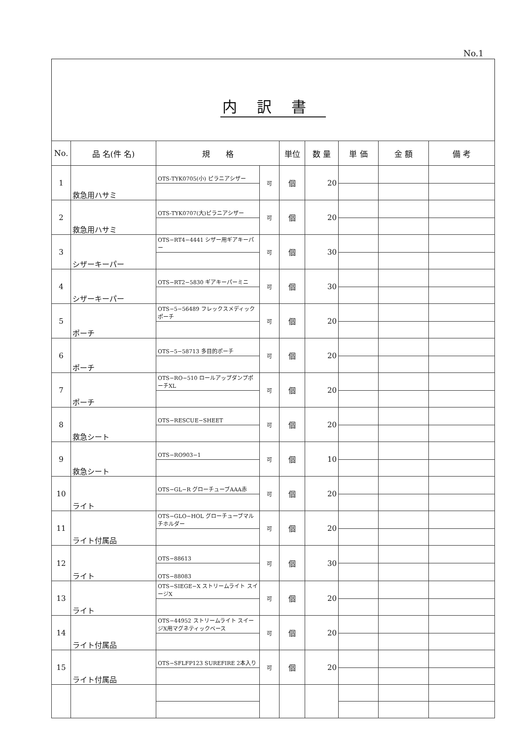No.1
内訳書
| No. | 品 名(件 名) | 規 格 | | 単位 | 数 量 | 単 価 | 金 額 | 備 考 |
| --- | --- | --- | --- | --- | --- | --- | --- | --- |
| 1 | 救急用ハサミ | OTS-TYK0705(小) ピラニアシザー | 可 | 個 | 20 | | | |
| 2 | 救急用ハサミ | OTS-TYK0707(大)ピラニアシザー | 可 | 個 | 20 | | | |
| 3 | シザーキーパー | OTS−RT4−4441 シザー用ギアキーパー | 可 | 個 | 30 | | | |
| 4 | シザーキーパー | OTS−RT2−5830 ギアキーパーミニ | 可 | 個 | 30 | | | |
| 5 | ポーチ | OTS−5−56489 フレックスメディックポーチ | 可 | 個 | 20 | | | |
| 6 | ポーチ | OTS−5−58713 多目的ポーチ | 可 | 個 | 20 | | | |
| 7 | ポーチ | OTS−RO−510 ロールアップダンプポーチXL | 可 | 個 | 20 | | | |
| 8 | 救急シート | OTS−RESCUE−SHEET | 可 | 個 | 20 | | | |
| 9 | 救急シート | OTS−RO903−1 | 可 | 個 | 10 | | | |
| 10 | ライト | OTS−GL−R グローチューブAAA赤 | 可 | 個 | 20 | | | |
| 11 | ライト付属品 | OTS−GLO−HOL グローチューブマルチホルダー | 可 | 個 | 20 | | | |
| 12 | ライト | OTS−88613 | 可 | 個 | 30 | | | |
| | | OTS−88083 | | | | | | |
| 13 | ライト | OTS−SIEGE−X ストリームライト スイージX | 可 | 個 | 20 | | | |
| 14 | ライト付属品 | OTS−44952 ストリームライト スイージX用マグネティックベース | 可 | 個 | 20 | | | |
| 15 | ライト付属品 | OTS−SFLFP123 SUREFIRE 2本入り | 可 | 個 | 20 | | | |